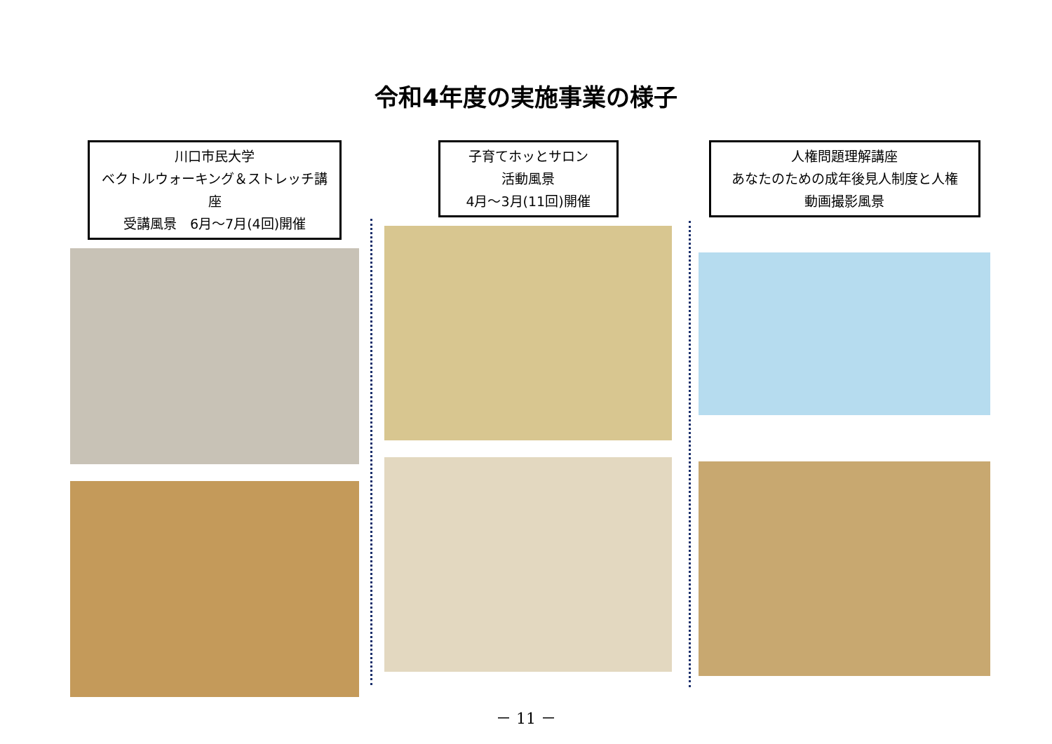令和4年度の実施事業の様子
川口市民大学
ベクトルウォーキング＆ストレッチ講座
受講風景　6月～7月(4回)開催
子育てホッとサロン
活動風景
4月～3月(11回)開催
人権問題理解講座
あなたのための成年後見人制度と人権
動画撮影風景
－ 11 －